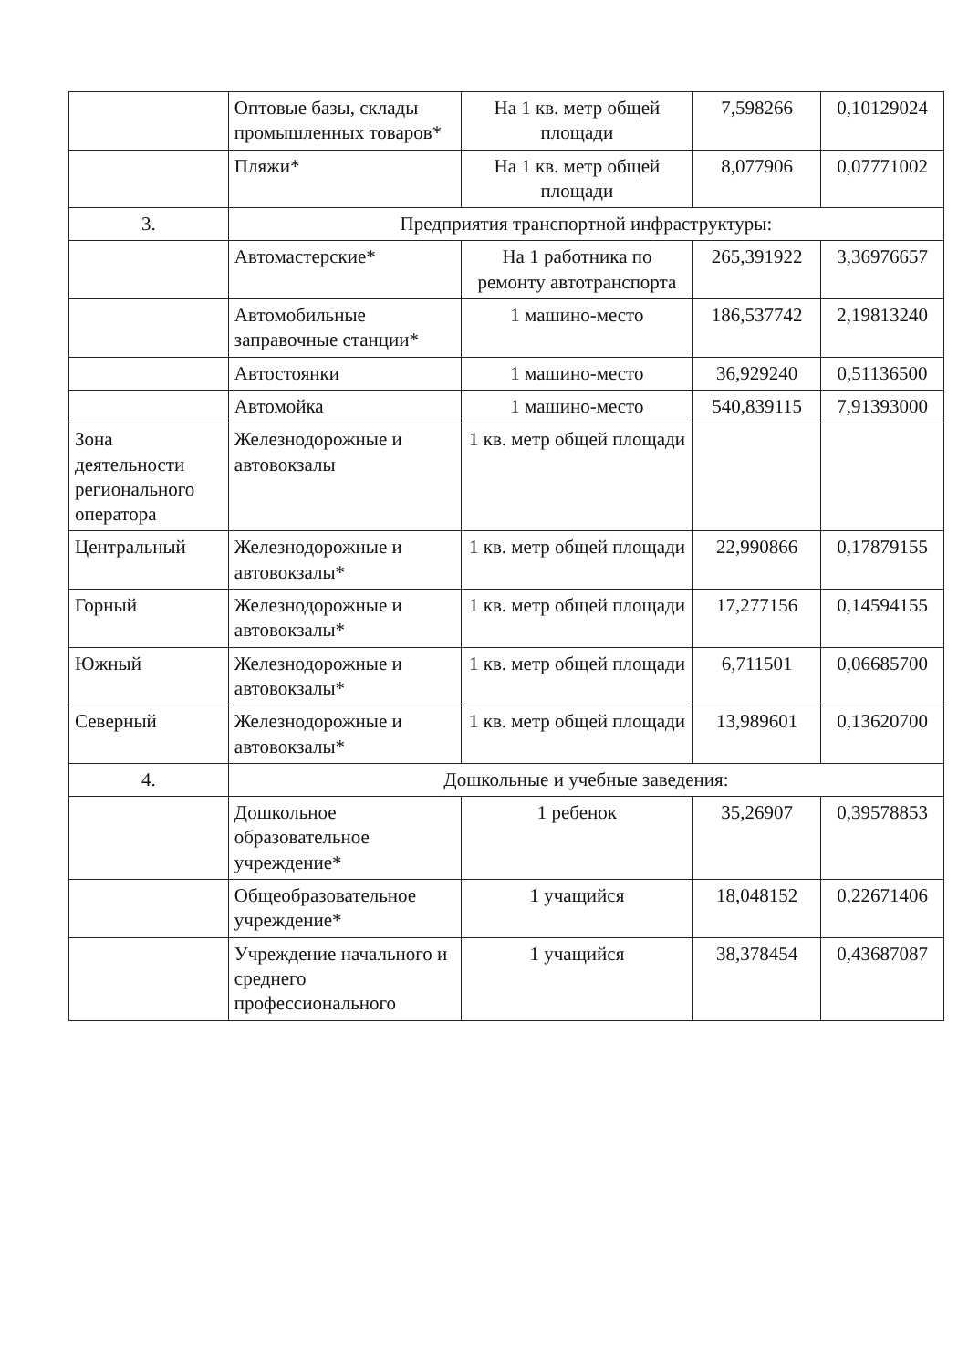| | Оптовые базы, склады промышленных товаров* | На 1 кв. метр общей площади | 7,598266 | 0,10129024 |
| | Пляжи* | На 1 кв. метр общей площади | 8,077906 | 0,07771002 |
| 3. | Предприятия транспортной инфраструктуры: | | | |
| | Автомастерские* | На 1 работника по ремонту автотранспорта | 265,391922 | 3,36976657 |
| | Автомобильные заправочные станции* | 1 машино-место | 186,537742 | 2,19813240 |
| | Автостоянки | 1 машино-место | 36,929240 | 0,51136500 |
| | Автомойка | 1 машино-место | 540,839115 | 7,91393000 |
| Зона деятельности регионального оператора | Железнодорожные и автовокзалы | 1 кв. метр общей площади | | |
| Центральный | Железнодорожные и автовокзалы* | 1 кв. метр общей площади | 22,990866 | 0,17879155 |
| Горный | Железнодорожные и автовокзалы* | 1 кв. метр общей площади | 17,277156 | 0,14594155 |
| Южный | Железнодорожные и автовокзалы* | 1 кв. метр общей площади | 6,711501 | 0,06685700 |
| Северный | Железнодорожные и автовокзалы* | 1 кв. метр общей площади | 13,989601 | 0,13620700 |
| 4. | Дошкольные и учебные заведения: | | | |
| | Дошкольное образовательное учреждение* | 1 ребенок | 35,26907 | 0,39578853 |
| | Общеобразовательное учреждение* | 1 учащийся | 18,048152 | 0,22671406 |
| | Учреждение начального и среднего профессионального | 1 учащийся | 38,378454 | 0,43687087 |